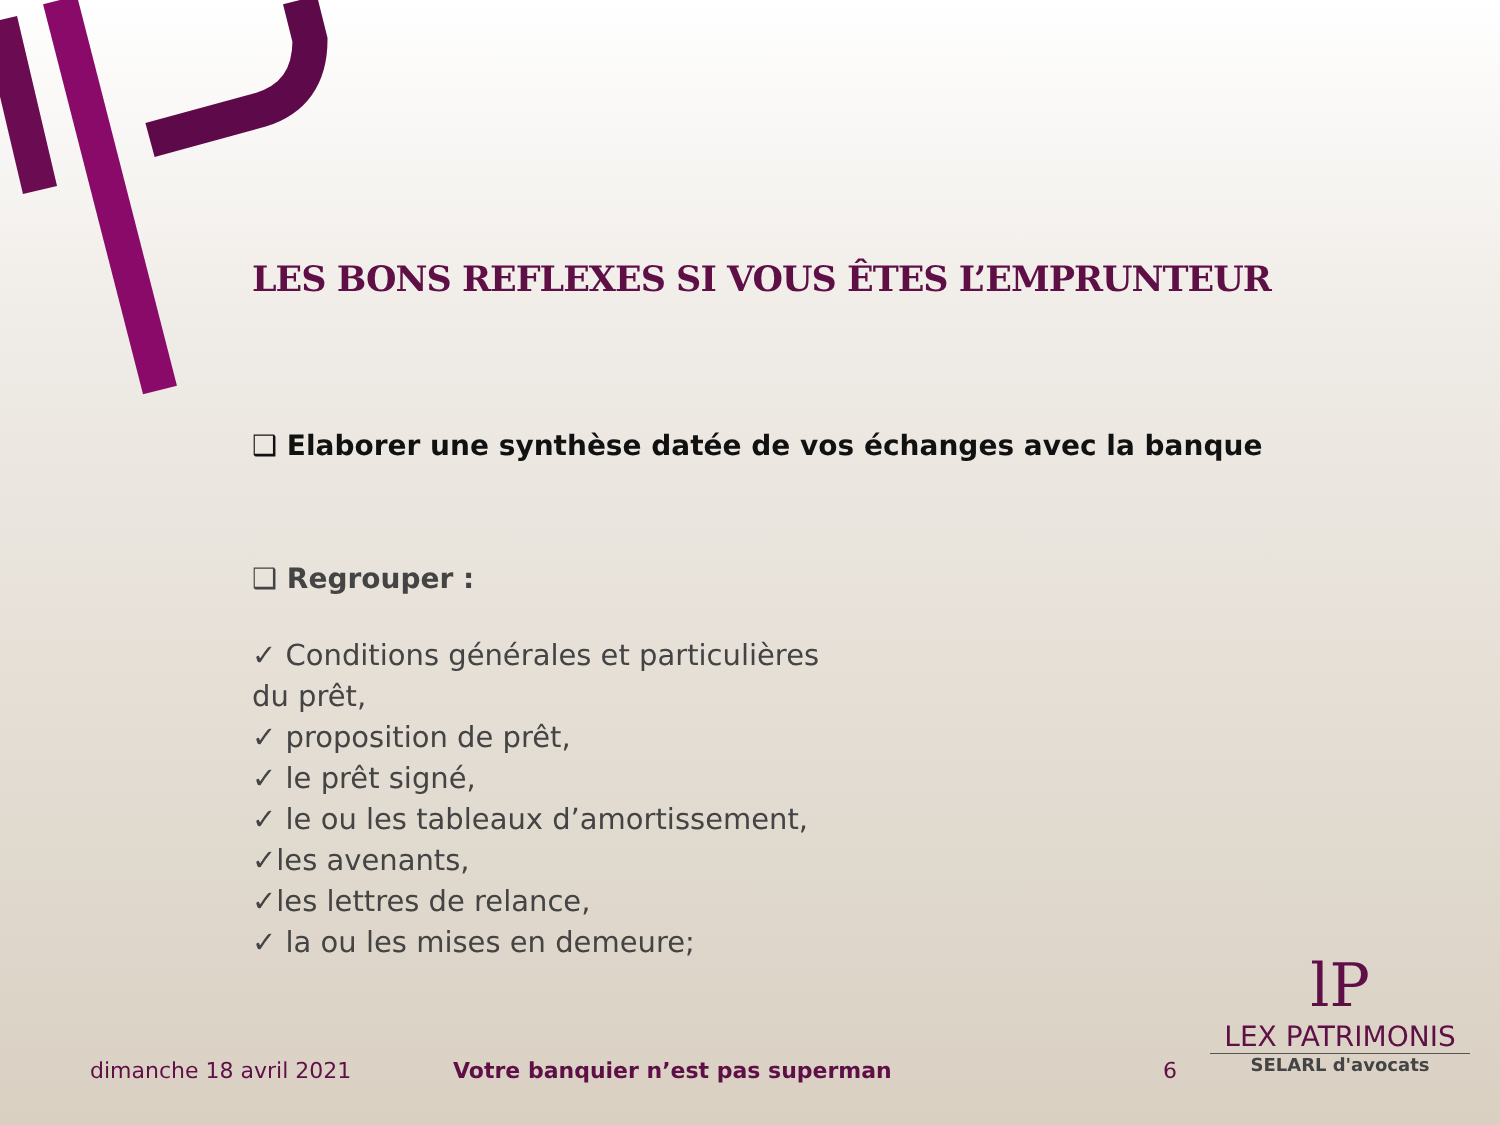LES BONS REFLEXES SI VOUS ÊTES L’EMPRUNTEUR
❑ Elaborer une synthèse datée de vos échanges avec la banque
❑ Regrouper :
✓ Conditions générales et particulières du prêt,
✓ proposition de prêt,
✓ le prêt signé,
✓ le ou les tableaux d’amortissement,
✓les avenants,
✓les lettres de relance,
✓ la ou les mises en demeure;
dimanche 18 avril 2021 Votre banquier n’est pas superman 6
lP
LEX PATRIMONIS
SELARL d'avocats